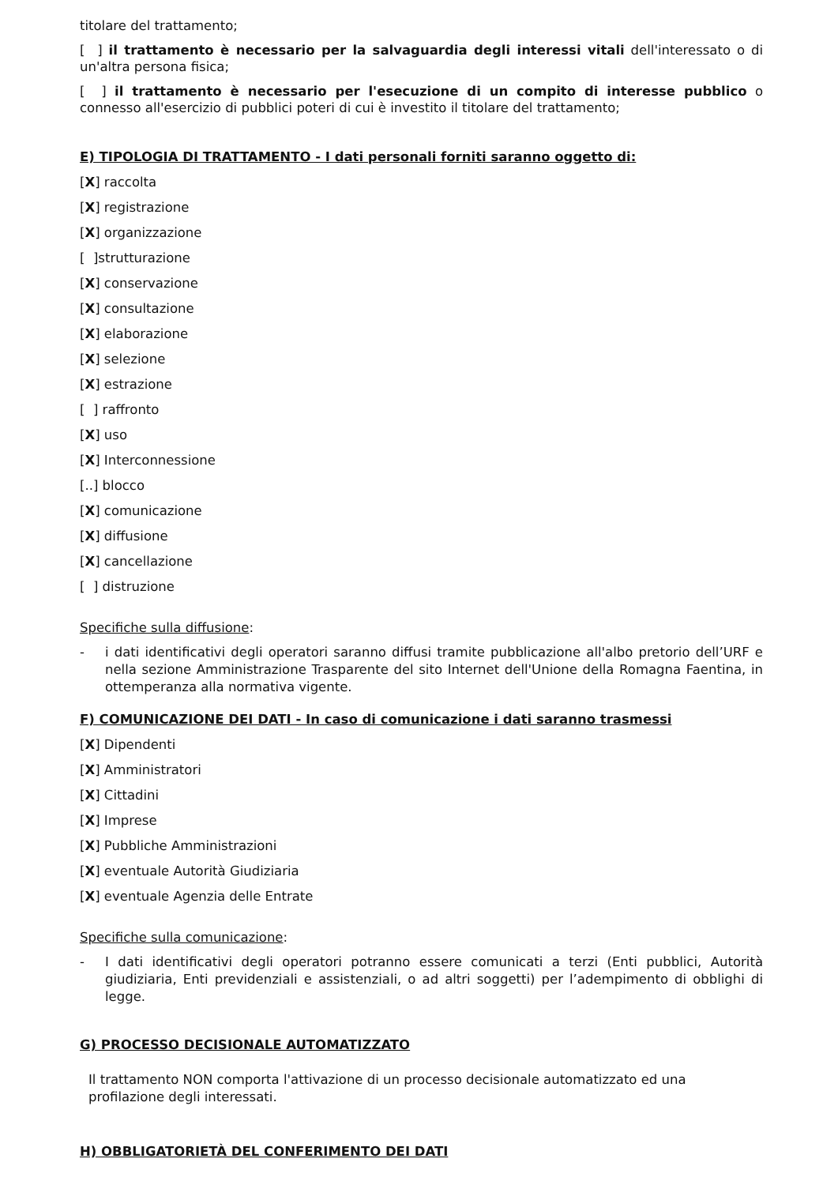titolare del trattamento;
[ ] il trattamento è necessario per la salvaguardia degli interessi vitali dell'interessato o di un'altra persona fisica;
[ ] il trattamento è necessario per l'esecuzione di un compito di interesse pubblico o connesso all'esercizio di pubblici poteri di cui è investito il titolare del trattamento;
E) TIPOLOGIA DI TRATTAMENTO - I dati personali forniti saranno oggetto di:
[X] raccolta
[X] registrazione
[X] organizzazione
[ ]strutturazione
[X] conservazione
[X] consultazione
[X] elaborazione
[X] selezione
[X] estrazione
[ ] raffronto
[X] uso
[X] Interconnessione
[..] blocco
[X] comunicazione
[X] diffusione
[X] cancellazione
[ ] distruzione
Specifiche sulla diffusione:
- i dati identificativi degli operatori saranno diffusi tramite pubblicazione all'albo pretorio dell’URF e nella sezione Amministrazione Trasparente del sito Internet dell'Unione della Romagna Faentina, in ottemperanza alla normativa vigente.
F) COMUNICAZIONE DEI DATI - In caso di comunicazione i dati saranno trasmessi
[X] Dipendenti
[X] Amministratori
[X] Cittadini
[X] Imprese
[X] Pubbliche Amministrazioni
[X] eventuale Autorità Giudiziaria
[X] eventuale Agenzia delle Entrate
Specifiche sulla comunicazione:
- I dati identificativi degli operatori potranno essere comunicati a terzi (Enti pubblici, Autorità giudiziaria, Enti previdenziali e assistenziali, o ad altri soggetti) per l’adempimento di obblighi di legge.
G) PROCESSO DECISIONALE AUTOMATIZZATO
Il trattamento NON comporta l'attivazione di un processo decisionale automatizzato ed una profilazione degli interessati.
H) OBBLIGATORIETÀ DEL CONFERIMENTO DEI DATI